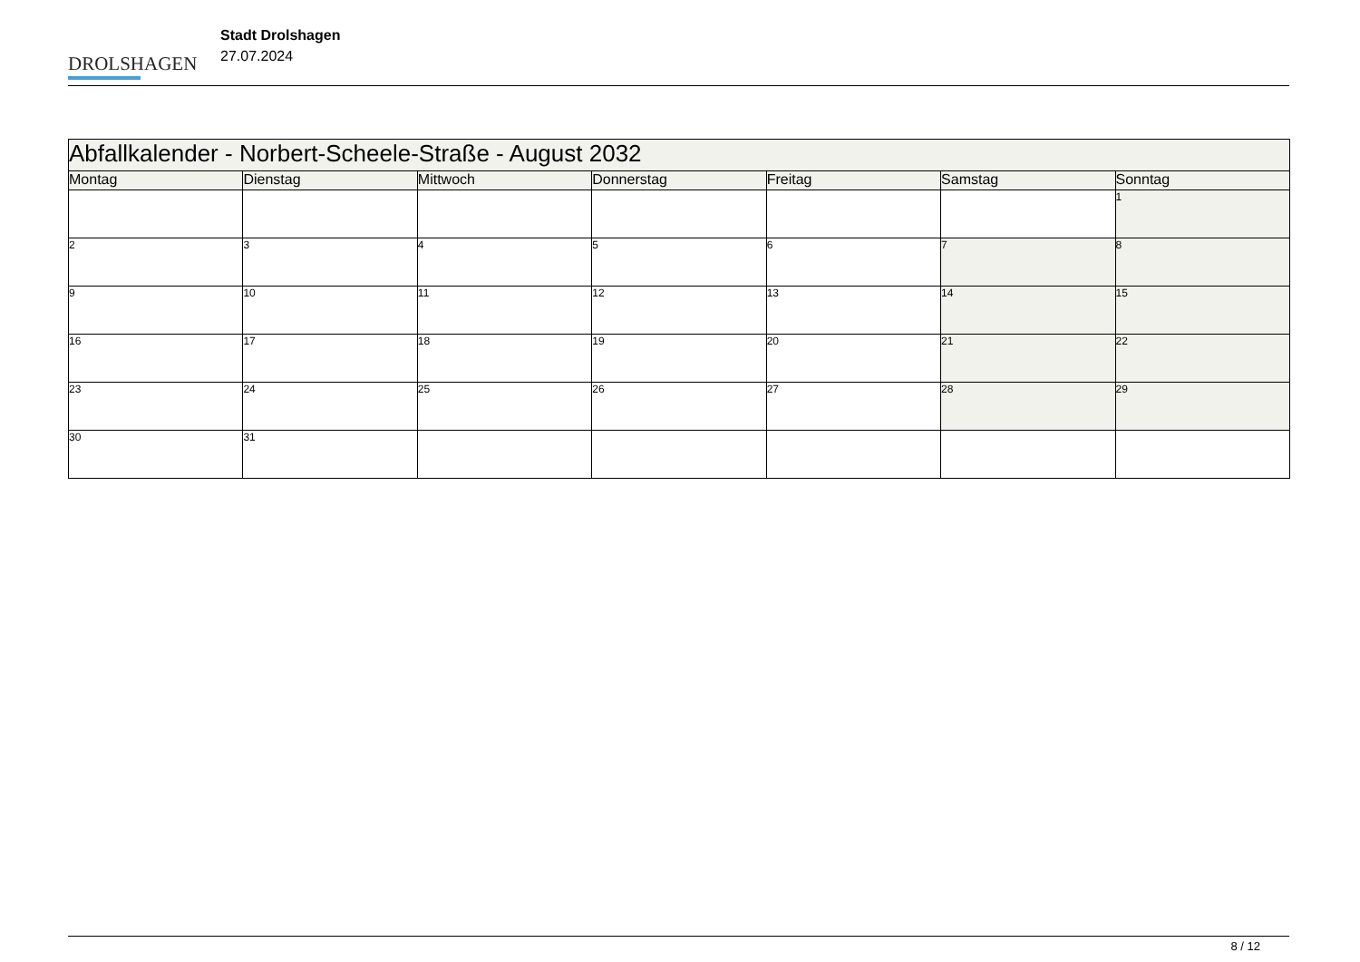DROLSHAGEN
Stadt Drolshagen
27.07.2024
| Abfallkalender - Norbert-Scheele-Straße - August 2032 | | | | | | |
| --- | --- | --- | --- | --- | --- | --- |
| Montag | Dienstag | Mittwoch | Donnerstag | Freitag | Samstag | Sonntag |
| | | | | | | 1 |
| 2 | 3 | 4 | 5 | 6 | 7 | 8 |
| 9 | 10 | 11 | 12 | 13 | 14 | 15 |
| 16 | 17 | 18 | 19 | 20 | 21 | 22 |
| 23 | 24 | 25 | 26 | 27 | 28 | 29 |
| 30 | 31 | | | | | |
8 / 12